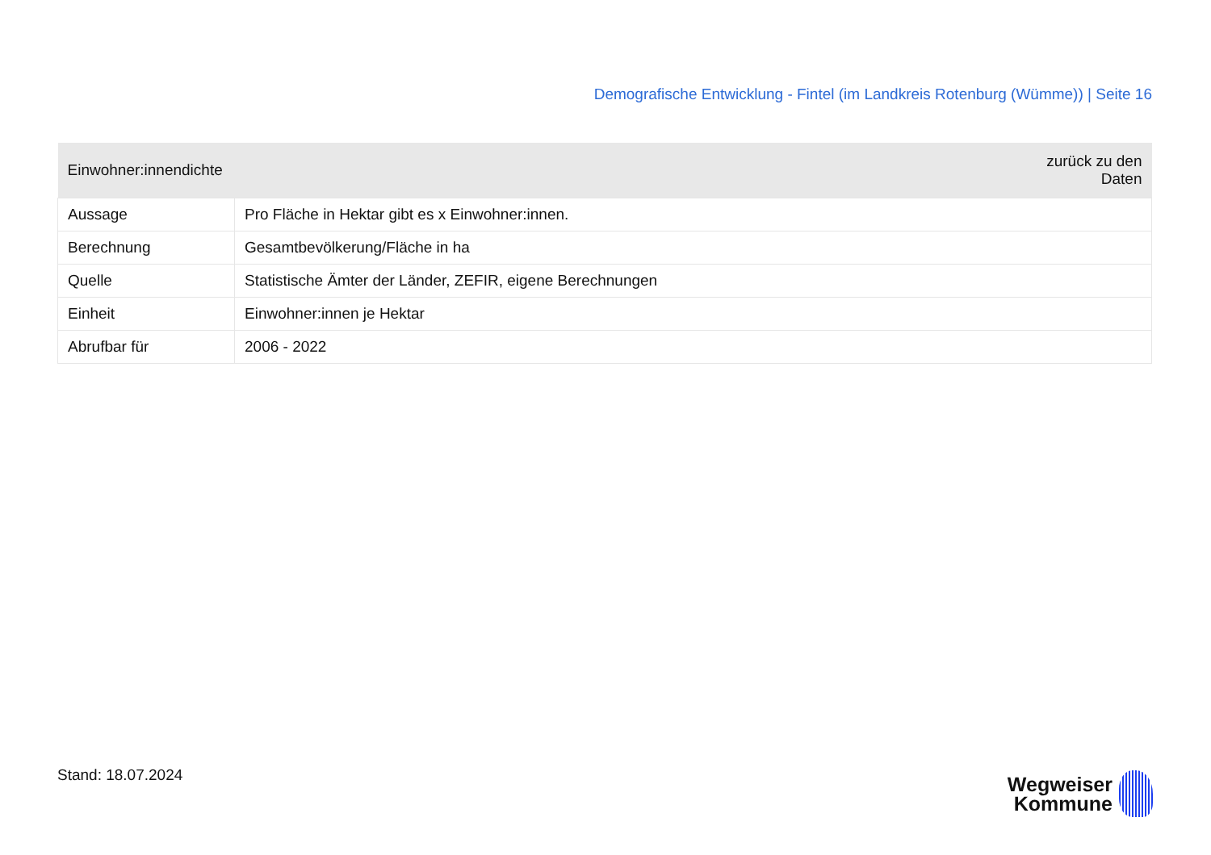Demografische Entwicklung - Fintel (im Landkreis Rotenburg (Wümme)) | Seite 16
| Einwohner:innendichte | zurück zu den Daten |
| --- | --- |
| Aussage | Pro Fläche in Hektar gibt es x Einwohner:innen. |
| Berechnung | Gesamtbevölkerung/Fläche in ha |
| Quelle | Statistische Ämter der Länder, ZEFIR, eigene Berechnungen |
| Einheit | Einwohner:innen je Hektar |
| Abrufbar für | 2006 - 2022 |
Stand: 18.07.2024
Wegweiser
Kommune